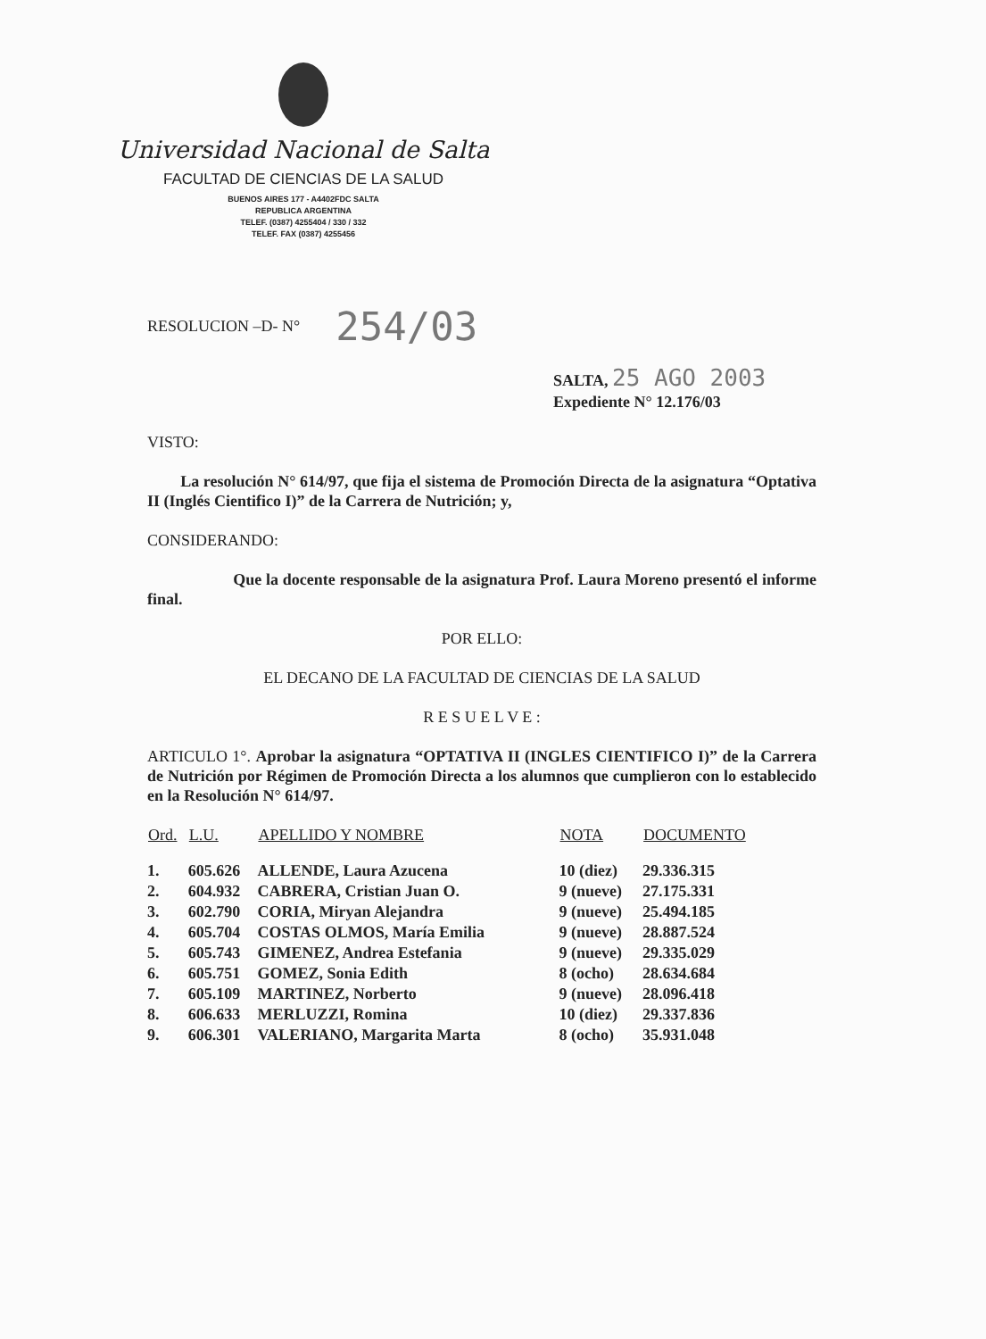Universidad Nacional de Salta
FACULTAD DE CIENCIAS DE LA SALUD
BUENOS AIRES 177 - A4402FDC SALTA
REPUBLICA ARGENTINA
TELEF. (0387) 4255404 / 330 / 332
TELEF. FAX (0387) 4255456
RESOLUCION –D- N° 254/03
SALTA, 25 AGO 2003
Expediente N° 12.176/03
VISTO:
La resolución N° 614/97, que fija el sistema de Promoción Directa de la asignatura “Optativa II (Inglés Cientifico I)” de la Carrera de Nutrición; y,
CONSIDERANDO:
Que la docente responsable de la asignatura Prof. Laura Moreno presentó el informe final.
POR ELLO:
EL DECANO DE LA FACULTAD DE CIENCIAS DE LA SALUD
R E S U E L V E :
ARTICULO 1°. Aprobar la asignatura “OPTATIVA II (INGLES CIENTIFICO I)” de la Carrera de Nutrición por Régimen de Promoción Directa a los alumnos que cumplieron con lo establecido en la Resolución N° 614/97.
| Ord. | L.U. | APELLIDO Y NOMBRE | NOTA | DOCUMENTO |
| --- | --- | --- | --- | --- |
| 1. | 605.626 | ALLENDE, Laura Azucena | 10 (diez) | 29.336.315 |
| 2. | 604.932 | CABRERA, Cristian Juan O. | 9 (nueve) | 27.175.331 |
| 3. | 602.790 | CORIA, Miryan Alejandra | 9 (nueve) | 25.494.185 |
| 4. | 605.704 | COSTAS OLMOS, María Emilia | 9 (nueve) | 28.887.524 |
| 5. | 605.743 | GIMENEZ, Andrea Estefania | 9 (nueve) | 29.335.029 |
| 6. | 605.751 | GOMEZ, Sonia Edith | 8 (ocho) | 28.634.684 |
| 7. | 605.109 | MARTINEZ, Norberto | 9 (nueve) | 28.096.418 |
| 8. | 606.633 | MERLUZZI, Romina | 10 (diez) | 29.337.836 |
| 9. | 606.301 | VALERIANO, Margarita Marta | 8 (ocho) | 35.931.048 |